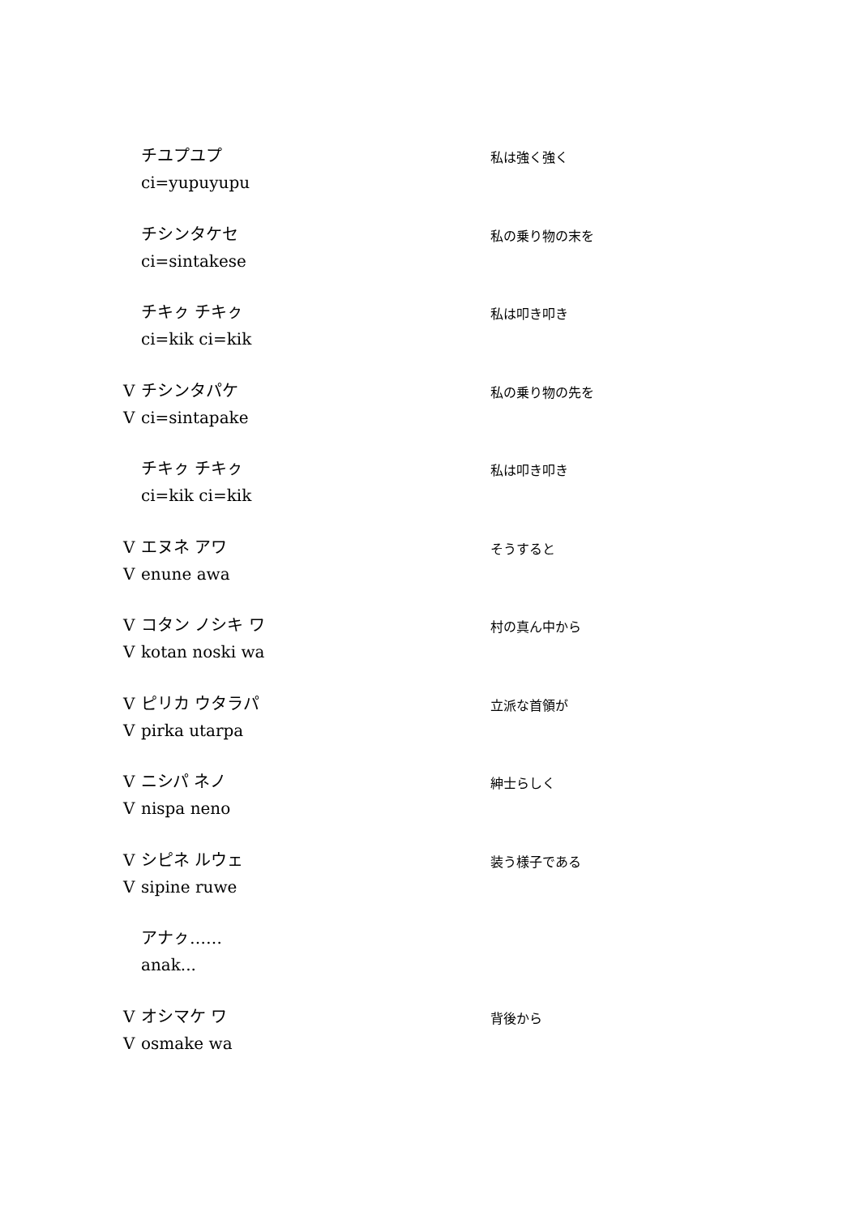チユプユプ
ci=yupuyupu
私は強く強く
チシンタケセ
ci=sintakese
私の乗り物の末を
チキㇰ チキㇰ
ci=kik ci=kik
私は叩き叩き
Vチシンタパケ
Vci=sintapake
私の乗り物の先を
チキㇰ チキㇰ
ci=kik ci=kik
私は叩き叩き
Vエヌネ アワ
Venune awa
そうすると
Vコタン ノシキ ワ
Vkotan noski wa
村の真ん中から
Vピリカ ウタラパ
Vpirka utarpa
立派な首領が
Vニシパ ネノ
Vnispa neno
紳士らしく
Vシピネ ルウェ
Vsipine ruwe
装う様子である
アナㇰ……
anak...
Vオシマケ ワ
Vosmake wa
背後から